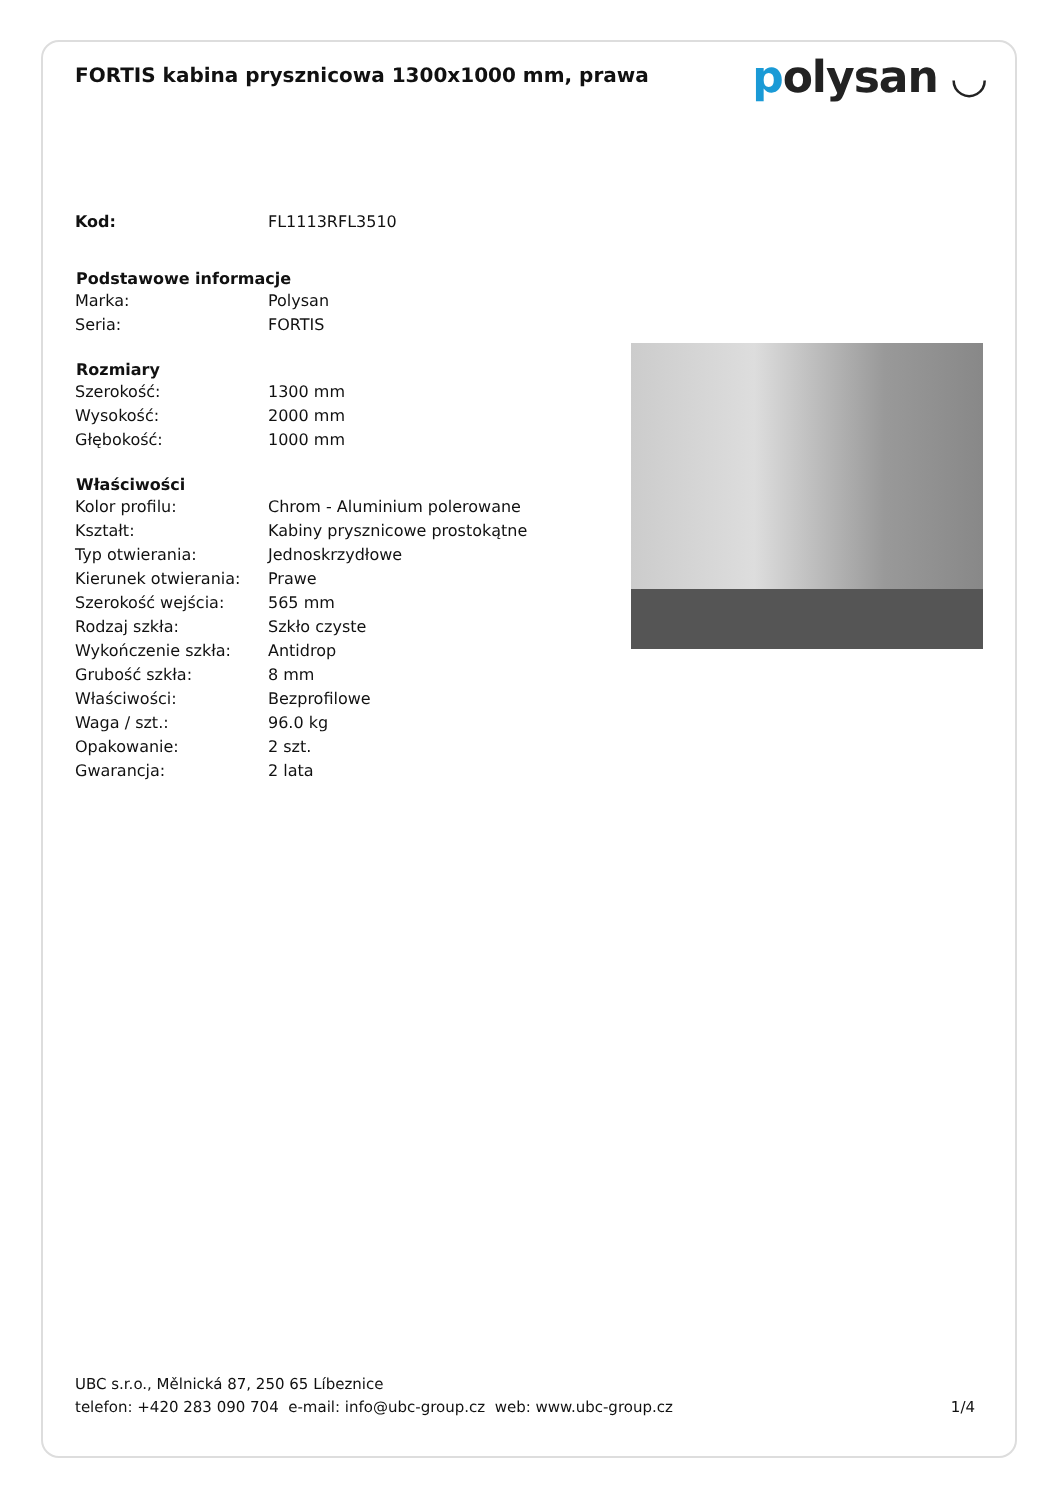FORTIS kabina prysznicowa 1300x1000 mm, prawa
polysan ◡
| Kod: | FL1113RFL3510 |
| Podstawowe informacje | |
| Marka: | Polysan |
| Seria: | FORTIS |
| Rozmiary | |
| Szerokość: | 1300 mm |
| Wysokość: | 2000 mm |
| Głębokość: | 1000 mm |
| Właściwości | |
| Kolor profilu: | Chrom - Aluminium polerowane |
| Kształt: | Kabiny prysznicowe prostokątne |
| Typ otwierania: | Jednoskrzydłowe |
| Kierunek otwierania: | Prawe |
| Szerokość wejścia: | 565 mm |
| Rodzaj szkła: | Szkło czyste |
| Wykończenie szkła: | Antidrop |
| Grubość szkła: | 8 mm |
| Właściwości: | Bezprofilowe |
| Waga / szt.: | 96.0 kg |
| Opakowanie: | 2 szt. |
| Gwarancja: | 2 lata |
UBC s.r.o., Mělnická 87, 250 65 Líbeznice
telefon: +420 283 090 704 e-mail: info@ubc-group.cz web: www.ubc-group.cz 1/4